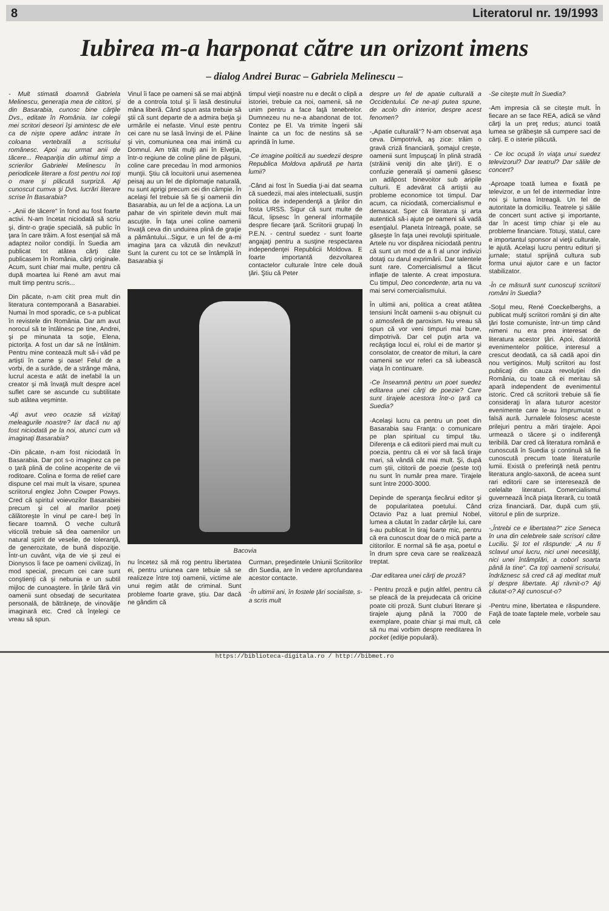8 Literatorul nr. 19/1993
Iubirea m-a harponat către un orizont imens
– dialog Andrei Burac – Gabriela Melinescu –
- Mult stimată doamnă Gabriela Melinescu, generaţia mea de cititori, şi din Basarabia, cunosc bine cărţile Dvs., editate în România. Iar colegii mei scritori deseori îşi amintesc de ele ca de nişte opere adânc intrate în coloana vertebrală a scrisului românesc. Apoi au urmat anii de tăcere... Reapariţia din ultimul timp a scrierilor Gabrielei Melinescu în periodicele literare a fost pentru noi toţi o mare şi plăcută surpriză. Aţi cunoscut cumva şi Dvs. lucrări literare scrise în Basarabia?
- „Anii de tăcere“ în fond au fost foarte activi. N-am încetat niciodată să scriu şi, dintr-o graţie specială, să public în ţara în care trăim. A fost esenţial să mă adaptez noilor condiţii. În Suedia am publicat tot atâtea cărţi câte publicasem în România, cărţi originale. Acum, sunt chiar mai multe, pentru că după moartea lui René am avut mai mult timp pentru scris...
Din păcate, n-am citit prea mult din literatura contemporană a Basarabiei. Numai în mod sporadic, ce s-a publicat în revistele din România. Dar am avut norocul să te întâlnesc pe tine, Andrei, şi pe minunata ta soţie, Elena, pictoriţa. A fost un dar să ne întâlnim. Pentru mine contează mult să-i văd pe artişti în carne şi oase! Felul de a vorbi, de a surâde, de a strânge mâna, lucrul acesta e atât de inefabil la un creator şi mă învaţă mult despre acel suflet care se ascunde cu subtilitate sub atâtea veşminte.
-Aţi avut vreo ocazie să vizitaţi meleagurile noastre? Iar dacă nu aţi fost niciodată pe la noi, atunci cum vă imaginaţi Basarabia?
-Din păcate, n-am fost niciodată în Basarabia. Dar pot s-o imaginez ca pe o ţară plină de coline acoperite de vii roditoare. Colina e forma de relief care dispune cel mai mult la visare, spunea scriitorul englez John Cowper Powys. Cred că spiritul voievozilor Basarabiei precum şi cel al marilor poeţi călătoreşte în vinul pe care-l beţi în fiecare toamnă. O veche cultură viticolă trebuie să dea oamenilor un natural spirit de veselie, de toleranţă, de generozitate, de bună dispoziţie. Într-un cuvânt, viţa de vie şi zeul ei Dionysos îi face pe oameni civilizaţi, în mod special, precum cei care sunt conştienţi că şi nebunia e un subtil mijloc de cunoaştere. În ţările fără vin oamenii sunt obsedaţi de securitatea personală, de bătrâneţe, de vinovăţie imaginară etc. Cred că înţelegi ce vreau să spun.
Vinul îi face pe oameni să se mai abţină de a controla totul şi îi lasă destinului mâna liberă. Când spun asta trebuie să ştii că sunt departe de a admira beţia şi urmările ei nefaste. Vinul este pentru cei care nu se lasă învinşi de el. Pâine şi vin, comuniunea cea mai intimă cu Domnul. Am trăit mulţi ani în Elveţia, într-o regiune de coline pline de păşuni, coline care precedau în mod armonios munţii. Ştiu că locuitorii unui asemenea peisaj au un fel de diplomaţie naturală, nu sunt aprigi precum cei din câmpie. În acelaşi fel trebuie să fie şi oamenii din Basarabia, au un fel de a acţiona. La un pahar de vin spiritele devin mult mai ascuţite. În faţa unei coline oamenii învaţă ceva din unduirea plină de graţie a pământului...Sigur, e un fel de a-mi imagina ţara ca văzută din nevăzut! Sunt la curent cu tot ce se întâmplă în Basarabia şi
timpul vieţii noastre nu e decât o clipă a istoriei, trebuie ca noi, oamenii, să ne unim pentru a face faţă tenebrelor. Dumnezeu nu ne-a abandonat de tot. Contez pe El. Va trimite îngerii săi înainte ca un foc de nestins să se aprindă în lume.
-Ce imagine politică au suedezii despre Republica Moldova apărută pe harta lumii?
-Când ai fost în Suedia ţi-ai dat seama că suedezii, mai ales intelectualii, susţin politica de independenţă a ţărilor din fosta URSS. Sigur că sunt multe de făcut, lipsesc în general informaţiile despre fiecare ţară. Scriitorii grupaţi în P.E.N. - centrul suedez - sunt foarte angajaţi pentru a susţine respectarea independenţei Republicii Moldova. E foarte importantă dezvoltarea contactelor culturale între cele două ţări. Ştiu că Peter
Bacovia
nu încetez să mă rog pentru libertatea ei, pentru uniunea care tebuie să se realizeze între toţi oamenii, victime ale unui regim atât de criminal. Sunt probleme foarte grave, ştiu. Dar dacă ne gândim că
Curman, preşedintele Uniunii Scriitorilor din Suedia, are în vedere aprofundarea acestor contacte.
-În ultimii ani, în fostele ţări socialiste, s-a scris mult
despre un fel de apatie culturală a Occidentului. Ce ne-aţi putea spune, de acolo din interior, despre acest fenomen?
-„Apatie culturală“? N-am observat aşa ceva. Dimpotrivă, aş zice: trăim o gravă criză financiară, şomajul creşte, oamenii sunt împuşcaţi în plină stradă (străinii veniţi din alte ţări!). E o confuzie generală şi oamenii găsesc un adăpost binevoitor sub aripile culturii. E adevărat că artiştii au probleme economice tot timpul. Dar acum, ca niciodată, comercialismul e demascat. Sper că literatura şi arta autentică să-i ajute pe oameni să vadă esenţialul. Planeta întreagă, poate, se găseşte în faţa unei revoluţii spirituale. Artele nu vor dispărea niciodată pentru că sunt un mod de a fi al unor indivizi dotaţi cu darul exprimării. Dar talentele sunt rare. Comercialismul a făcut inflaţie de talente. A creat impostura. Cu timpul, Deo concedente, arta nu va mai servi comercialismului.
În ultimii ani, politica a creat atâtea tensiuni încât oamenii s-au obişnuit cu o atmosferă de paroxism. Nu vreau să spun că vor veni timpuri mai bune, dimpotrivă. Dar cel puţin arta va recâştiga locul ei, rolul ei de martor şi consolator, de creator de mituri, la care oamenii se vor referi ca să iubească viaţa în continuare.
-Ce înseamnă pentru un poet suedez editarea unei cărţi de poezie? Care sunt tirajele acestora într-o ţară ca Suedia?
-Acelaşi lucru ca pentru un poet din Basarabia sau Franţa: o comunicare pe plan spiritual cu timpul tău. Diferenţa e că editorii pierd mai mult cu poezia, pentru că ei vor să facă tiraje mari, să vândă cât mai mult. Şi, după cum ştii, cititorii de poezie (peste tot) nu sunt în număr prea mare. Tirajele sunt între 2000-3000.
Depinde de speranţa fiecărui editor şi de popularitatea poetului. Când Octavio Paz a luat premiul Nobel, lumea a căutat în zadar cărţile lui, care s-au publicat în tiraj foarte mic, pentru că era cunoscut doar de o mică parte a cititorilor. E normal să fie aşa, poetul e în drum spre ceva care se realizează treptat.
-Dar editarea unei cărţi de proză?
- Pentru proză e puţin altfel, pentru că se pleacă de la prejudecata că oricine poate citi proză. Sunt cluburi literare şi tirajele ajung până la 7000 de exemplare, poate chiar şi mai mult, că să nu mai vorbim despre reeditarea în pocket (ediţie populară).
-Se citeşte mult în Suedia?
-Am impresia că se citeşte mult. În fiecare an se face REA, adică se vând cărţi la un preţ redus; atunci toată lumea se grăbeşte să cumpere saci de cărţi. E o isterie plăcută.
- Ce loc ocupă în viaţa unui suedez televizorul? Dar teatrul? Dar sălile de concert?
-Aproape toată lumea e fixată pe televizor, e un fel de intermediar între noi şi lumea întreagă. Un fel de autoritate la domiciliu. Teatrele şi sălile de concert sunt active şi importante, dar în acest timp chiar şi ele au probleme financiare. Totuşi, statul, care e importantul sponsor al vieţii culturale, le ajută. Acelaşi lucru pentru edituri şi jurnale; statul sprijină cultura sub forma unui ajutor care e un factor stabilizator.
-În ce măsură sunt cunoscuţi scriitorii români în Suedia?
-Soţul meu, René Coeckelberghs, a publicat mulţi scriitori români şi din alte ţări foste comuniste, într-un timp când nimeni nu era prea interesat de literatura acestor ţări. Apoi, datorită evenimentelor politice, interesul a crescut deodată, ca să cadă apoi din nou vertiginos. Mulţi scriitori au fost publicaţi din cauza revoluţiei din România, cu toate că ei meritau să apară independent de evenimentul istoric. Cred că scriitorii trebuie să fie consideraţi în afara tuturor acestor evenimente care le-au împrumutat o falsă aură. Jurnalele folosesc aceste prilejuri pentru a mări tirajele. Apoi urmează o tăcere şi o indiferenţă teribilă. Dar cred că literatura română e cunoscută în Suedia şi continuă să fie cunoscută precum toate literaturile lumii. Există o preferinţă netă pentru literatura anglo-saxonă, de aceea sunt rari editorii care se interesează de celelalte literaturi. Comercialismul guvernează încă piaţa literară, cu toată criza financiară. Dar, după cum ştii, viitorul e plin de surprize.
-„Întrebi ce e libertatea?“ zice Seneca în una din celebrele sale scrisori către Luciliu. Şi tot el răspunde: „A nu fi sclavul unui lucru, nici unei necesităţi, nici unei întâmplări, a coborî soarta până la tine“. Ca toţi oamenii scrisului, îndrăznesc să cred că aţi meditat mult şi despre libertate. Aţi râvnit-o? Aţi căutat-o? Aţi cunoscut-o?
-Pentru mine, libertatea e răspundere. Faţă de toate faptele mele, vorbele sau cele
https://biblioteca-digitala.ro / http://bibmet.ro